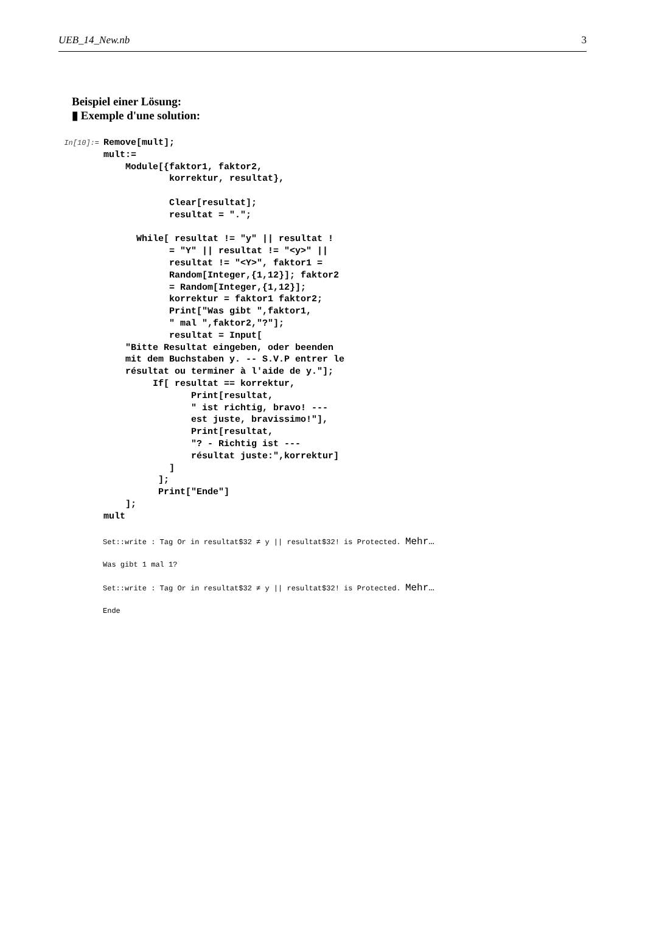UEB_14_New.nb 3
Beispiel einer Lösung:
▮ Exemple d'une solution:
In[10]:=
Remove[mult];
mult:=
    Module[{faktor1, faktor2,
            korrektur, resultat},

            Clear[resultat];
            resultat = ".";

      While[ resultat != "y" || resultat !
            = "Y" || resultat != "<y>" ||
            resultat != "<Y>", faktor1 =
            Random[Integer,{1,12}]; faktor2
            = Random[Integer,{1,12}];
            korrektur = faktor1 faktor2;
            Print["Was gibt ",faktor1,
            " mal ",faktor2,"?"];
            resultat = Input[
    "Bitte Resultat eingeben, oder beenden
    mit dem Buchstaben y. -- S.V.P entrer le
    résultat ou terminer à l'aide de y."];
         If[ resultat == korrektur,
                Print[resultat,
                " ist richtig, bravo! ---
                est juste, bravissimo!"],
                Print[resultat,
                "? - Richtig ist ---
                résultat juste:",korrektur]
            ]
          ];
          Print["Ende"]
    ];
mult
Set::write : Tag Or in resultat$32 ≠ y || resultat$32! is Protected. Mehr…
Was gibt 1 mal 1?
Set::write : Tag Or in resultat$32 ≠ y || resultat$32! is Protected. Mehr…
Ende